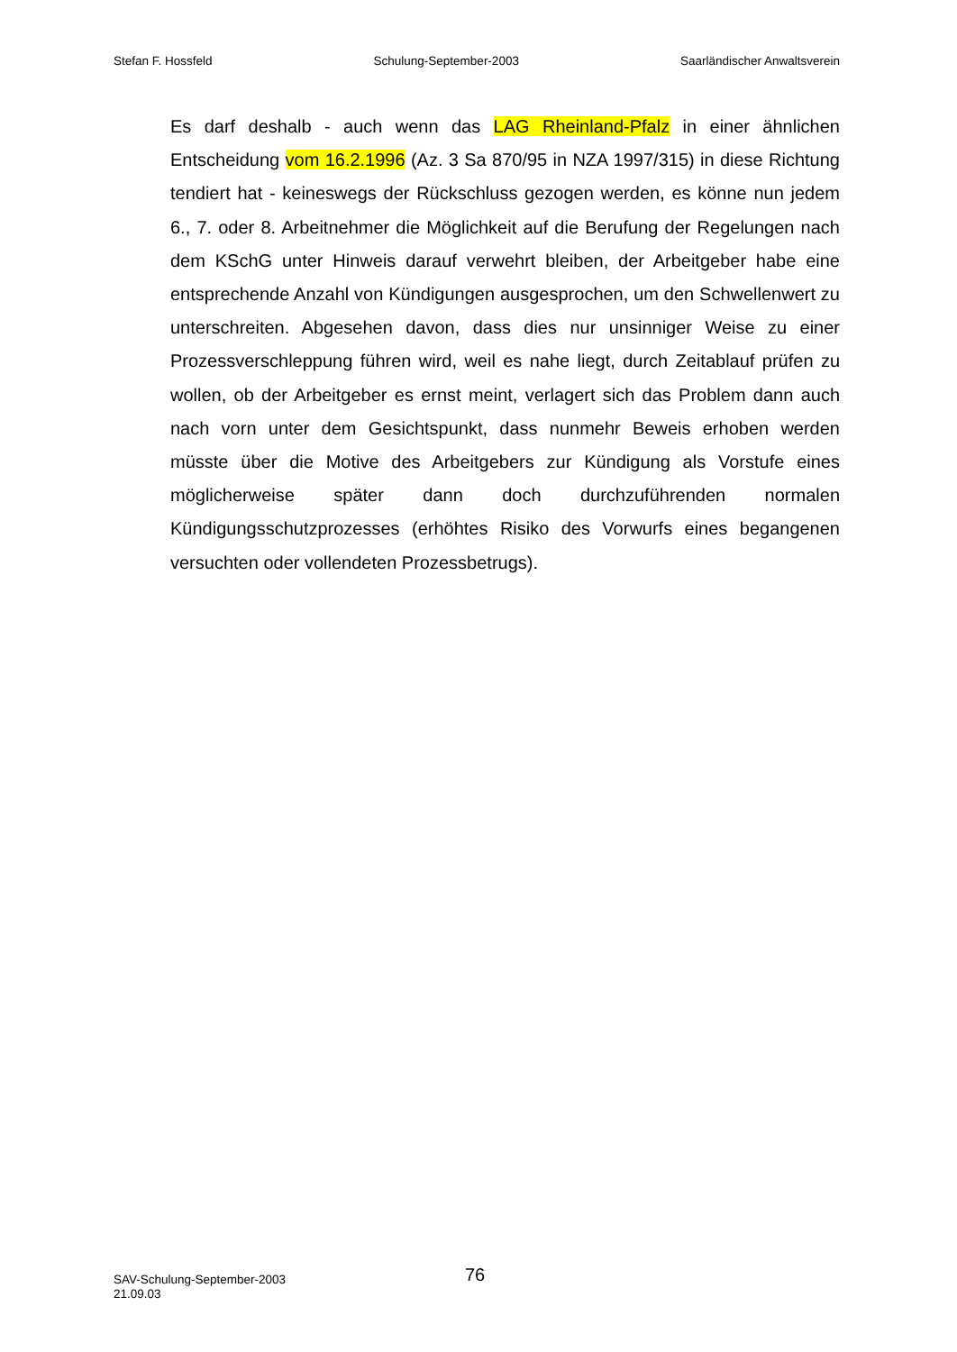Stefan F. Hossfeld Schulung-September-2003 Saarländischer Anwaltsverein
Es darf deshalb - auch wenn das LAG Rheinland-Pfalz in einer ähnlichen Entscheidung vom 16.2.1996 (Az. 3 Sa 870/95 in NZA 1997/315) in diese Richtung tendiert hat - keineswegs der Rückschluss gezogen werden, es könne nun jedem 6., 7. oder 8. Arbeitnehmer die Möglichkeit auf die Berufung der Regelungen nach dem KSchG unter Hinweis darauf verwehrt bleiben, der Arbeitgeber habe eine entsprechende Anzahl von Kündigungen ausgesprochen, um den Schwellenwert zu unterschreiten. Abgesehen davon, dass dies nur unsinniger Weise zu einer Prozessverschleppung führen wird, weil es nahe liegt, durch Zeitablauf prüfen zu wollen, ob der Arbeitgeber es ernst meint, verlagert sich das Problem dann auch nach vorn unter dem Gesichtspunkt, dass nunmehr Beweis erhoben werden müsste über die Motive des Arbeitgebers zur Kündigung als Vorstufe eines möglicherweise später dann doch durchzuführenden normalen Kündigungsschutzprozesses (erhöhtes Risiko des Vorwurfs eines begangenen versuchten oder vollendeten Prozessbetrugs).
SAV-Schulung-September-2003
21.09.03
76